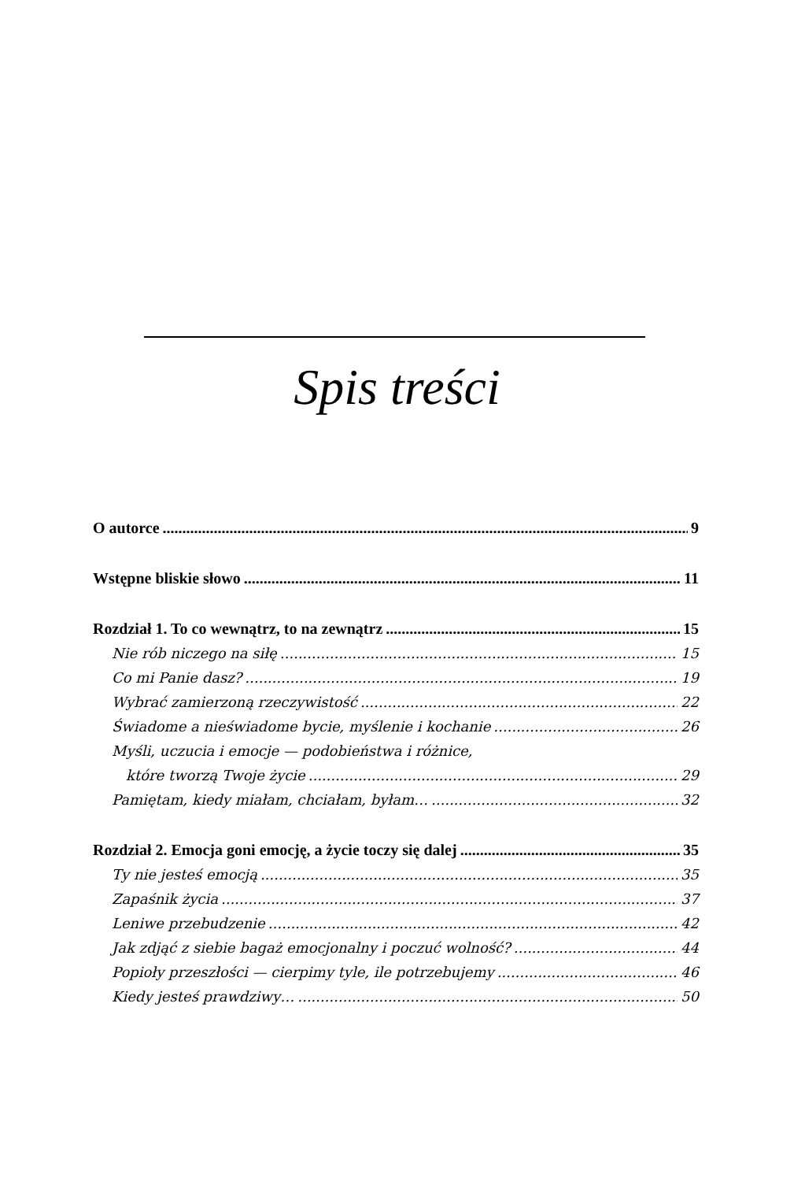Spis treści
O autorce 9
Wstępne bliskie słowo 11
Rozdział 1. To co wewnątrz, to na zewnątrz 15
Nie rób niczego na siłę 15
Co mi Panie dasz? 19
Wybrać zamierzoną rzeczywistość 22
Świadome a nieświadome bycie, myślenie i kochanie 26
Myśli, uczucia i emocje — podobieństwa i różnice,
które tworzą Twoje życie 29
Pamiętam, kiedy miałam, chciałam, byłam… 32
Rozdział 2. Emocja goni emocję, a życie toczy się dalej 35
Ty nie jesteś emocją 35
Zapaśnik życia 37
Leniwe przebudzenie 42
Jak zdjąć z siebie bagaż emocjonalny i poczuć wolność? 44
Popioły przeszłości — cierpimy tyle, ile potrzebujemy 46
Kiedy jesteś prawdziwy… 50